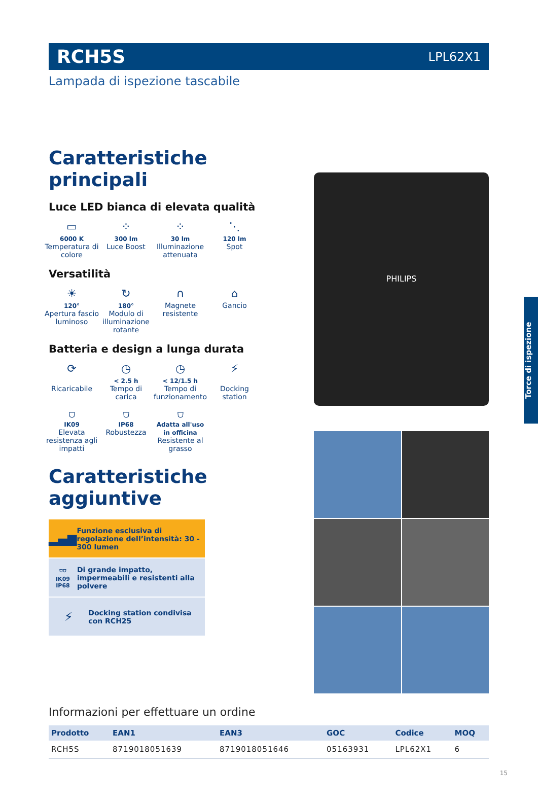RCH5S LPL62X1
Lampada di ispezione tascabile
Caratteristiche principali
Luce LED bianca di elevata qualità
▭
6000 K
Temperatura di colore
⁘
300 lm
Luce Boost
⁘
30 lm
Illuminazione attenuata
⋱
120 lm
Spot
Versatilità
☀
120°
Apertura fascio luminoso
↻
180°
Modulo di illuminazione rotante
∩
Magnete resistente
⌂
Gancio
Batteria e design a lunga durata
⟳
Ricaricabile
◷
< 2.5 h
Tempo di carica
◷
< 12/1.5 h
Tempo di funzionamento
⚡
Docking station
⛉
IK09
Elevata resistenza agli impatti
⛉
IP68
Robustezza
⛉
Adatta all'uso in officina
Resistente al grasso
Caratteristiche aggiuntive
▂▄▆
Funzione esclusiva di regolazione dell’intensità: 30 - 300 lumen
⛉⛉
IK09 IP68
Di grande impatto, impermeabili e resistenti alla polvere
⚡
Docking station condivisa con RCH25
PHILIPS
Torce di ispezione
Informazioni per effettuare un ordine
| Prodotto | EAN1 | EAN3 | GOC | Codice | MOQ |
| --- | --- | --- | --- | --- | --- |
| RCH5S | 8719018051639 | 8719018051646 | 05163931 | LPL62X1 | 6 |
15